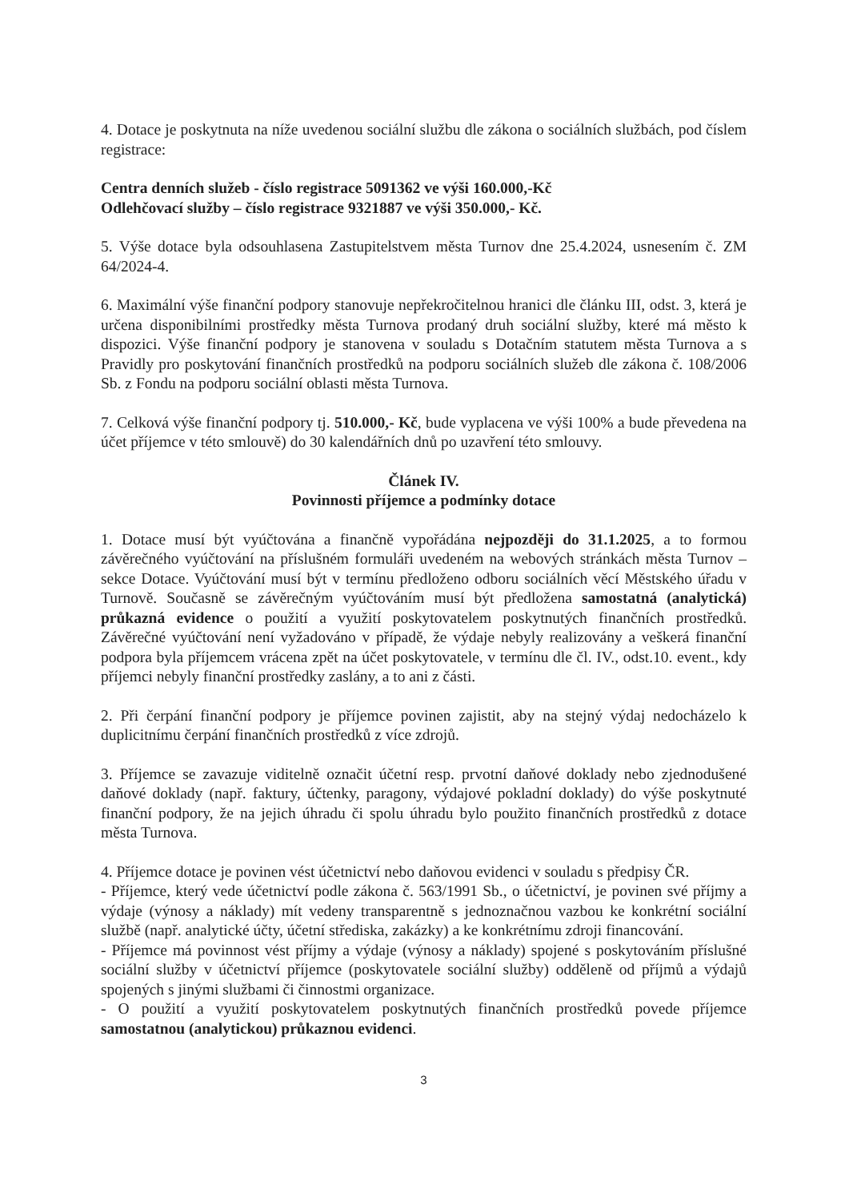4. Dotace je poskytnuta na níže uvedenou sociální službu dle zákona o sociálních službách, pod číslem registrace:
Centra denních služeb - číslo registrace 5091362 ve výši 160.000,-Kč
Odlehčovací služby – číslo registrace 9321887 ve výši 350.000,- Kč.
5. Výše dotace byla odsouhlasena Zastupitelstvem města Turnov dne 25.4.2024, usnesením č. ZM 64/2024-4.
6. Maximální výše finanční podpory stanovuje nepřekročitelnou hranici dle článku III, odst. 3, která je určena disponibilními prostředky města Turnova prodaný druh sociální služby, které má město k dispozici. Výše finanční podpory je stanovena v souladu s Dotačním statutem města Turnova a s Pravidly pro poskytování finančních prostředků na podporu sociálních služeb dle zákona č. 108/2006 Sb. z Fondu na podporu sociální oblasti města Turnova.
7. Celková výše finanční podpory tj. 510.000,- Kč, bude vyplacena ve výši 100% a bude převedena na účet příjemce v této smlouvě) do 30 kalendářních dnů po uzavření této smlouvy.
Článek IV.
Povinnosti příjemce a podmínky dotace
1. Dotace musí být vyúčtována a finančně vypořádána nejpozději do 31.1.2025, a to formou závěrečného vyúčtování na příslušném formuláři uvedeném na webových stránkách města Turnov – sekce Dotace. Vyúčtování musí být v termínu předloženo odboru sociálních věcí Městského úřadu v Turnově. Současně se závěrečným vyúčtováním musí být předložena samostatná (analytická) průkazná evidence o použití a využití poskytovatelem poskytnutých finančních prostředků. Závěrečné vyúčtování není vyžadováno v případě, že výdaje nebyly realizovány a veškerá finanční podpora byla příjemcem vrácena zpět na účet poskytovatele, v termínu dle čl. IV., odst.10. event., kdy příjemci nebyly finanční prostředky zaslány, a to ani z části.
2. Při čerpání finanční podpory je příjemce povinen zajistit, aby na stejný výdaj nedocházelo k duplicitnímu čerpání finančních prostředků z více zdrojů.
3. Příjemce se zavazuje viditelně označit účetní resp. prvotní daňové doklady nebo zjednodušené daňové doklady (např. faktury, účtenky, paragony, výdajové pokladní doklady) do výše poskytnuté finanční podpory, že na jejich úhradu či spolu úhradu bylo použito finančních prostředků z dotace města Turnova.
4. Příjemce dotace je povinen vést účetnictví nebo daňovou evidenci v souladu s předpisy ČR.
- Příjemce, který vede účetnictví podle zákona č. 563/1991 Sb., o účetnictví, je povinen své příjmy a výdaje (výnosy a náklady) mít vedeny transparentně s jednoznačnou vazbou ke konkrétní sociální službě (např. analytické účty, účetní střediska, zakázky) a ke konkrétnímu zdroji financování.
- Příjemce má povinnost vést příjmy a výdaje (výnosy a náklady) spojené s poskytováním příslušné sociální služby v účetnictví příjemce (poskytovatele sociální služby) odděleně od příjmů a výdajů spojených s jinými službami či činnostmi organizace.
- O použití a využití poskytovatelem poskytnutých finančních prostředků povede příjemce samostatnou (analytickou) průkaznou evidenci.
3